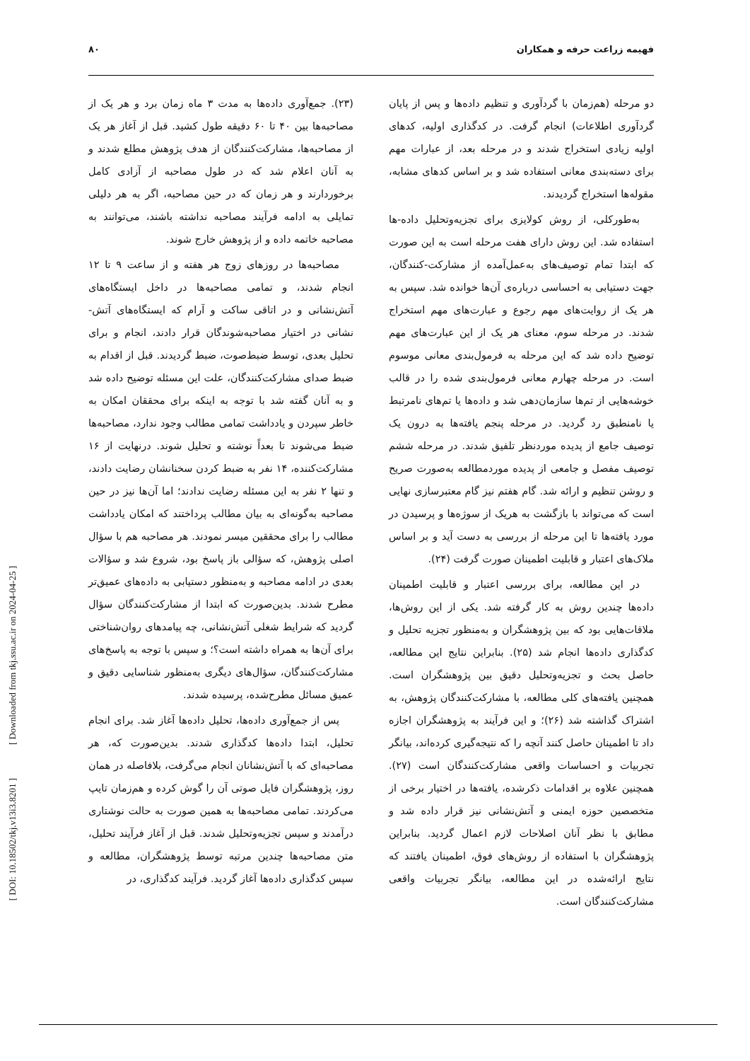فهیمه زراعت حرفه و همکاران ۸۰
(۲۳). جمع‌آوری داده‌ها به مدت ۳ ماه زمان برد و هر یک از مصاحبه‌ها بین ۴۰ تا ۶۰ دقیقه طول کشید. قبل از آغاز هر یک از مصاحبه‌ها، مشارکت‌کنندگان از هدف پژوهش مطلع شدند و به آنان اعلام شد که در طول مصاحبه از آزادی کامل برخوردارند و هر زمان که در حین مصاحبه، اگر به هر دلیلی تمایلی به ادامه فرآیند مصاحبه نداشته باشند، می‌توانند به مصاحبه خاتمه داده و از پژوهش خارج شوند.
مصاحبه‌ها در روزهای زوج هر هفته و از ساعت ۹ تا ۱۲ انجام شدند، و تمامی مصاحبه‌ها در داخل ایستگاه‌های آتش‌نشانی و در اتاقی ساکت و آرام که ایستگاه‌های آتش-نشانی در اختیار مصاحبه‌شوندگان قرار دادند، انجام و برای تحلیل بعدی، توسط ضبط‌صوت، ضبط گردیدند. قبل از اقدام به ضبط صدای مشارکت‌کنندگان، علت این مسئله توضیح داده شد و به آنان گفته شد با توجه به اینکه برای محققان امکان به خاطر سپردن و یادداشت تمامی مطالب وجود ندارد، مصاحبه‌ها ضبط می‌شوند تا بعداً نوشته و تحلیل شوند. درنهایت از ۱۶ مشارکت‌کننده، ۱۴ نفر به ضبط کردن سخنانشان رضایت دادند، و تنها ۲ نفر به این مسئله رضایت ندادند؛ اما آن‌ها نیز در حین مصاحبه به‌گونه‌ای به بیان مطالب پرداختند که امکان یادداشت مطالب را برای محققین میسر نمودند. هر مصاحبه هم با سؤال اصلی پژوهش، که سؤالی باز پاسخ بود، شروع شد و سؤالات بعدی در ادامه مصاحبه و به‌منظور دستیابی به داده‌های عمیق‌تر مطرح شدند. بدین‌صورت که ابتدا از مشارکت‌کنندگان سؤال گردید که شرایط شغلی آتش‌نشانی، چه پیامدهای روان‌شناختی برای آن‌ها به همراه داشته است؟؛ و سپس با توجه به پاسخ‌های مشارکت‌کنندگان، سؤال‌های دیگری به‌منظور شناسایی دقیق و عمیق مسائل مطرح‌شده، پرسیده شدند.
پس از جمع‌آوری داده‌ها، تحلیل داده‌ها آغاز شد. برای انجام تحلیل، ابتدا داده‌ها کدگذاری شدند. بدین‌صورت که، هر مصاحبه‌ای که با آتش‌نشانان انجام می‌گرفت، بلافاصله در همان روز، پژوهشگران فایل صوتی آن را گوش کرده و هم‌زمان تایپ می‌کردند. تمامی مصاحبه‌ها به همین صورت به حالت نوشتاری درآمدند و سپس تجزیه‌وتحلیل شدند. قبل از آغاز فرآیند تحلیل، متن مصاحبه‌ها چندین مرتبه توسط پژوهشگران، مطالعه و سپس کدگذاری داده‌ها آغاز گردید. فرآیند کدگذاری، در
دو مرحله (هم‌زمان با گردآوری و تنظیم داده‌ها و پس از پایان گردآوری اطلاعات) انجام گرفت. در کدگذاری اولیه، کدهای اولیه زیادی استخراج شدند و در مرحله بعد، از عبارات مهم برای دسته‌بندی معانی استفاده شد و بر اساس کدهای مشابه، مقوله‌ها استخراج گردیدند.
به‌طورکلی، از روش کولایزی برای تجزیه‌وتحلیل داده-ها استفاده شد. این روش دارای هفت مرحله است به این صورت که ابتدا تمام توصیف‌های به‌عمل‌آمده از مشارکت-کنندگان، جهت دستیابی به احساسی درباره‌ی آن‌ها خوانده شد. سپس به هر یک از روایت‌های مهم رجوع و عبارت‌های مهم استخراج شدند. در مرحله سوم، معنای هر یک از این عبارت‌های مهم توضیح داده شد که این مرحله به فرمول‌بندی معانی موسوم است. در مرحله چهارم معانی فرمول‌بندی شده را در قالب خوشه‌هایی از تم‌ها سازمان‌دهی شد و داده‌ها یا تم‌های نامرتبط یا نامنطبق رد گردید. در مرحله پنجم یافته‌ها به درون یک توصیف جامع از پدیده موردنظر تلفیق شدند. در مرحله ششم توصیف مفصل و جامعی از پدیده موردمطالعه به‌صورت صریح و روشن تنظیم و ارائه شد. گام هفتم نیز گام معتبرسازی نهایی است که می‌تواند با بازگشت به هریک از سوژه‌ها و پرسیدن در مورد یافته‌ها تا این مرحله از بررسی به دست آید و بر اساس ملاک‌های اعتبار و قابلیت اطمینان صورت گرفت (۲۴).
در این مطالعه، برای بررسی اعتبار و قابلیت اطمینان داده‌ها چندین روش به کار گرفته شد. یکی از این روش‌ها، ملاقات‌هایی بود که بین پژوهشگران و به‌منظور تجزیه تحلیل و کدگذاری داده‌ها انجام شد (۲۵). بنابراین نتایج این مطالعه، حاصل بحث و تجزیه‌وتحلیل دقیق بین پژوهشگران است. همچنین یافته‌های کلی مطالعه، با مشارکت‌کنندگان پژوهش، به اشتراک گذاشته شد (۲۶)؛ و این فرآیند به پژوهشگران اجازه داد تا اطمینان حاصل کنند آنچه را که نتیجه‌گیری کرده‌اند، بیانگر تجربیات و احساسات واقعی مشارکت‌کنندگان است (۲۷). همچنین علاوه بر اقدامات ذکرشده، یافته‌ها در اختیار برخی از متخصصین حوزه ایمنی و آتش‌نشانی نیز قرار داده شد و مطابق با نظر آنان اصلاحات لازم اعمال گردید. بنابراین پژوهشگران با استفاده از روش‌های فوق، اطمینان یافتند که نتایج ارائه‌شده در این مطالعه، بیانگر تجربیات واقعی مشارکت‌کنندگان است.
[ Downloaded from tkj.ssu.ac.ir on 2024-04-25 ]
[ DOI: 10.18502/tkj.v13i3.8201 ]